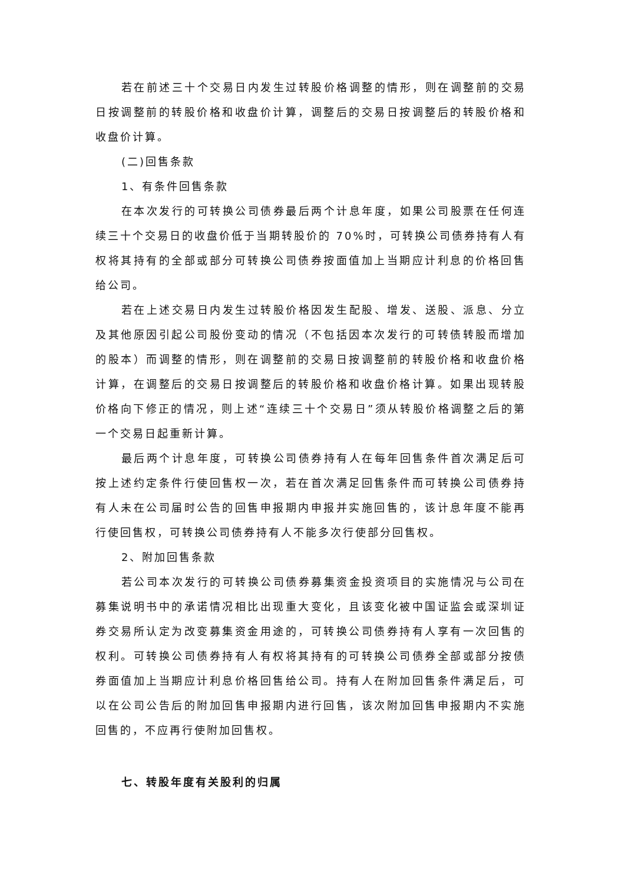若在前述三十个交易日内发生过转股价格调整的情形，则在调整前的交易日按调整前的转股价格和收盘价计算，调整后的交易日按调整后的转股价格和收盘价计算。
(二)回售条款
1、有条件回售条款
在本次发行的可转换公司债券最后两个计息年度，如果公司股票在任何连续三十个交易日的收盘价低于当期转股价的 70%时，可转换公司债券持有人有权将其持有的全部或部分可转换公司债券按面值加上当期应计利息的价格回售给公司。
若在上述交易日内发生过转股价格因发生配股、增发、送股、派息、分立及其他原因引起公司股份变动的情况（不包括因本次发行的可转债转股而增加的股本）而调整的情形，则在调整前的交易日按调整前的转股价格和收盘价格计算，在调整后的交易日按调整后的转股价格和收盘价格计算。如果出现转股价格向下修正的情况，则上述“连续三十个交易日”须从转股价格调整之后的第一个交易日起重新计算。
最后两个计息年度，可转换公司债券持有人在每年回售条件首次满足后可按上述约定条件行使回售权一次，若在首次满足回售条件而可转换公司债券持有人未在公司届时公告的回售申报期内申报并实施回售的，该计息年度不能再行使回售权，可转换公司债券持有人不能多次行使部分回售权。
2、附加回售条款
若公司本次发行的可转换公司债券募集资金投资项目的实施情况与公司在募集说明书中的承诺情况相比出现重大变化，且该变化被中国证监会或深圳证券交易所认定为改变募集资金用途的，可转换公司债券持有人享有一次回售的权利。可转换公司债券持有人有权将其持有的可转换公司债券全部或部分按债券面值加上当期应计利息价格回售给公司。持有人在附加回售条件满足后，可以在公司公告后的附加回售申报期内进行回售，该次附加回售申报期内不实施回售的，不应再行使附加回售权。
七、转股年度有关股利的归属